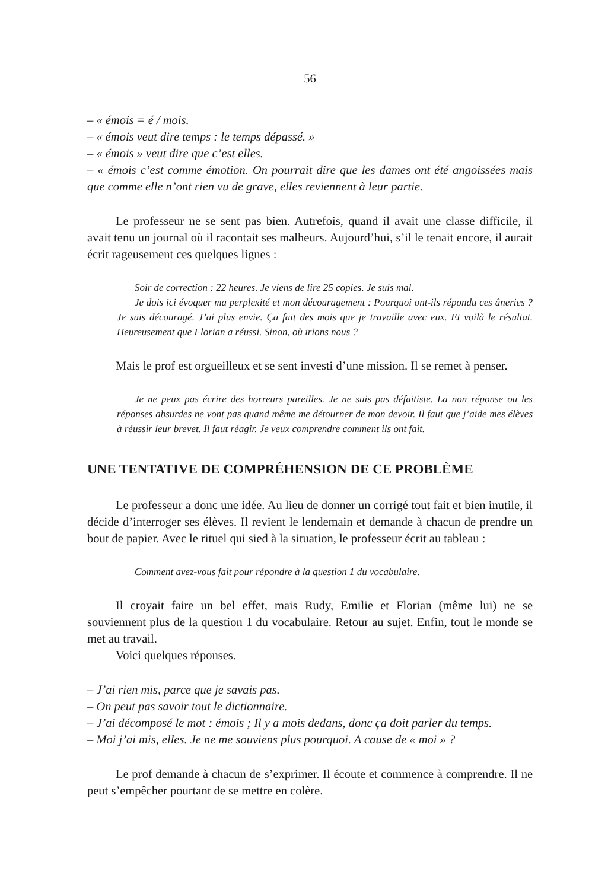56
– « émois = é / mois.
– « émois veut dire temps : le temps dépassé. »
– « émois » veut dire que c’est elles.
– « émois c’est comme émotion. On pourrait dire que les dames ont été angoissées mais que comme elle n’ont rien vu de grave, elles reviennent à leur partie.
Le professeur ne se sent pas bien. Autrefois, quand il avait une classe difficile, il avait tenu un journal où il racontait ses malheurs. Aujourd’hui, s’il le tenait encore, il aurait écrit rageusement ces quelques lignes :
Soir de correction : 22 heures. Je viens de lire 25 copies. Je suis mal.
Je dois ici évoquer ma perplexité et mon découragement : Pourquoi ont-ils répondu ces âneries ? Je suis découragé. J’ai plus envie. Ça fait des mois que je travaille avec eux. Et voilà le résultat. Heureusement que Florian a réussi. Sinon, où irions nous ?
Mais le prof est orgueilleux et se sent investi d’une mission. Il se remet à penser.
Je ne peux pas écrire des horreurs pareilles. Je ne suis pas défaitiste. La non réponse ou les réponses absurdes ne vont pas quand même me détourner de mon devoir. Il faut que j’aide mes élèves à réussir leur brevet. Il faut réagir. Je veux comprendre comment ils ont fait.
UNE TENTATIVE DE COMPRÉHENSION DE CE PROBLÈME
Le professeur a donc une idée. Au lieu de donner un corrigé tout fait et bien inutile, il décide d’interroger ses élèves. Il revient le lendemain et demande à chacun de prendre un bout de papier. Avec le rituel qui sied à la situation, le professeur écrit au tableau :
Comment avez-vous fait pour répondre à la question 1 du vocabulaire.
Il croyait faire un bel effet, mais Rudy, Emilie et Florian (même lui) ne se souviennent plus de la question 1 du vocabulaire. Retour au sujet. Enfin, tout le monde se met au travail.
Voici quelques réponses.
– J’ai rien mis, parce que je savais pas.
– On peut pas savoir tout le dictionnaire.
– J’ai décomposé le mot : émois ; Il y a mois dedans, donc ça doit parler du temps.
– Moi j’ai mis, elles. Je ne me souviens plus pourquoi. A cause de « moi » ?
Le prof demande à chacun de s’exprimer. Il écoute et commence à comprendre. Il ne peut s’empêcher pourtant de se mettre en colère.